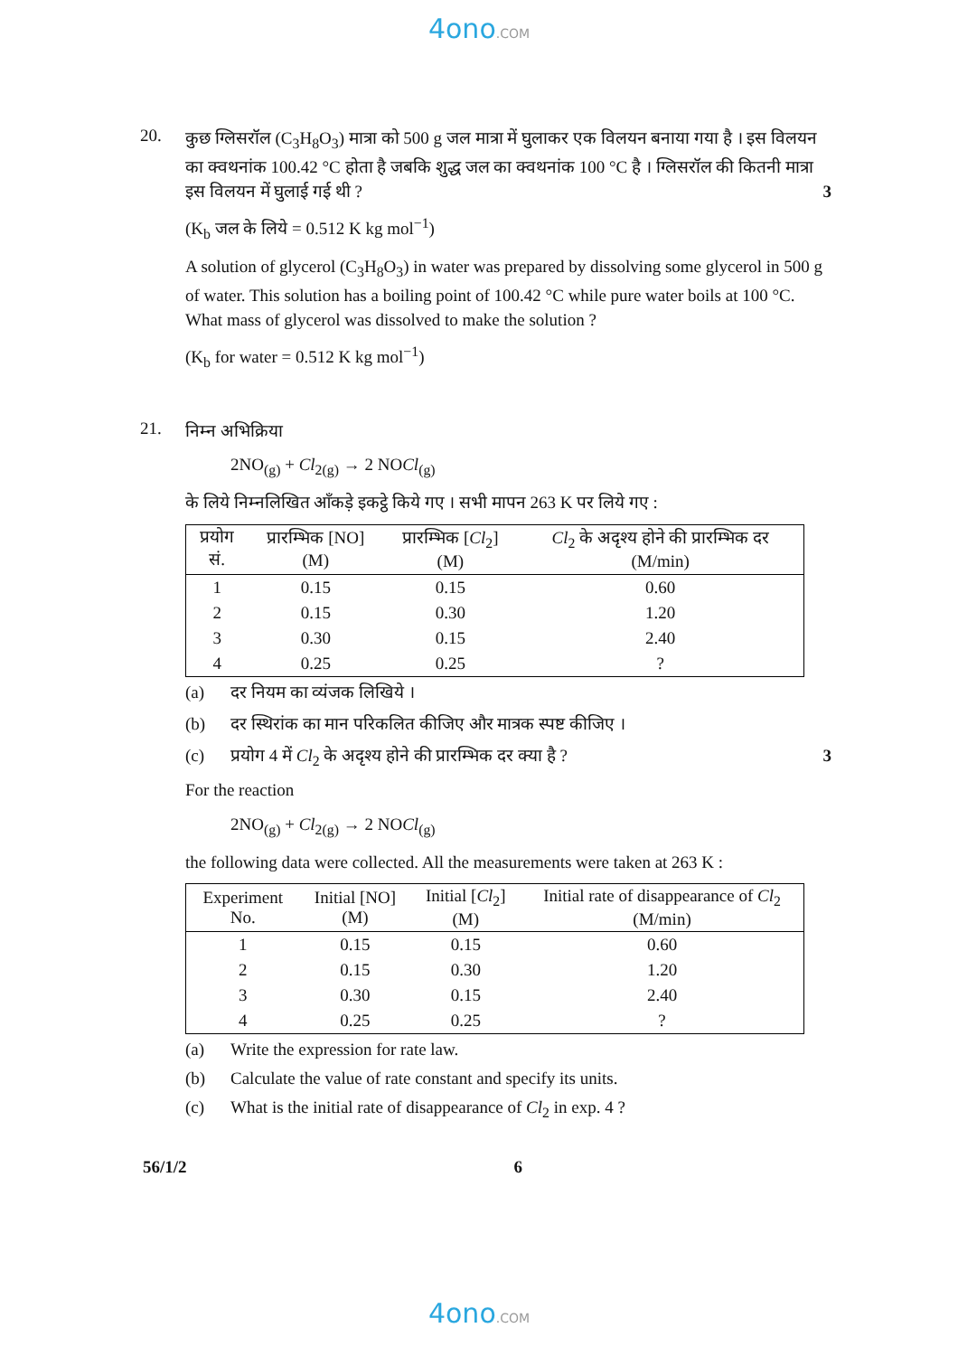4ono.COM
20.
कुछ ग्लिसरॉल (C<sub>3</sub>H<sub>8</sub>O<sub>3</sub>) मात्रा को 500 g जल मात्रा में घुलाकर एक विलयन बनाया गया है । इस विलयन का क्वथनांक 100.42 °C होता है जबकि शुद्ध जल का क्वथनांक 100 °C है । ग्लिसरॉल की कितनी मात्रा इस विलयन में घुलाई गई थी ? 3
(K<sub>b</sub> जल के लिये = 0.512 K kg mol<sup>−1</sup>)
A solution of glycerol (C<sub>3</sub>H<sub>8</sub>O<sub>3</sub>) in water was prepared by dissolving some glycerol in 500 g of water. This solution has a boiling point of 100.42 °C while pure water boils at 100 °C. What mass of glycerol was dissolved to make the solution ?
(K<sub>b</sub> for water = 0.512 K kg mol<sup>−1</sup>)
21.
निम्न अभिक्रिया
2NO<sub>(g)</sub> + Cl<sub>2(g)</sub> → 2 NOCl<sub>(g)</sub>
के लिये निम्नलिखित आँकड़े इकट्ठे किये गए । सभी मापन 263 K पर लिये गए :
| प्रयोग सं. | प्रारम्भिक [NO] (M) | प्रारम्भिक [ Cl<sub>2</sub>] (M) | Cl<sub>2</sub> के अदृश्य होने की प्रारम्भिक दर (M/min) |
| --- | --- | --- | --- |
| 1 | 0.15 | 0.15 | 0.60 |
| 2 | 0.15 | 0.30 | 1.20 |
| 3 | 0.30 | 0.15 | 2.40 |
| 4 | 0.25 | 0.25 | ? |
(a) दर नियम का व्यंजक लिखिये ।
(b) दर स्थिरांक का मान परिकलित कीजिए और मात्रक स्पष्ट कीजिए ।
(c) प्रयोग 4 में Cl<sub>2</sub> के अदृश्य होने की प्रारम्भिक दर क्या है ? 3
For the reaction
2NO<sub>(g)</sub> + Cl<sub>2(g)</sub> → 2 NOCl<sub>(g)</sub>
the following data were collected. All the measurements were taken at 263 K :
| Experiment No. | Initial [NO] (M) | Initial [ Cl<sub>2</sub>] (M) | Initial rate of disappearance of Cl<sub>2</sub> (M/min) |
| --- | --- | --- | --- |
| 1 | 0.15 | 0.15 | 0.60 |
| 2 | 0.15 | 0.30 | 1.20 |
| 3 | 0.30 | 0.15 | 2.40 |
| 4 | 0.25 | 0.25 | ? |
(a) Write the expression for rate law.
(b) Calculate the value of rate constant and specify its units.
(c) What is the initial rate of disappearance of Cl<sub>2</sub> in exp. 4 ?
56/1/2 6
4ono.COM